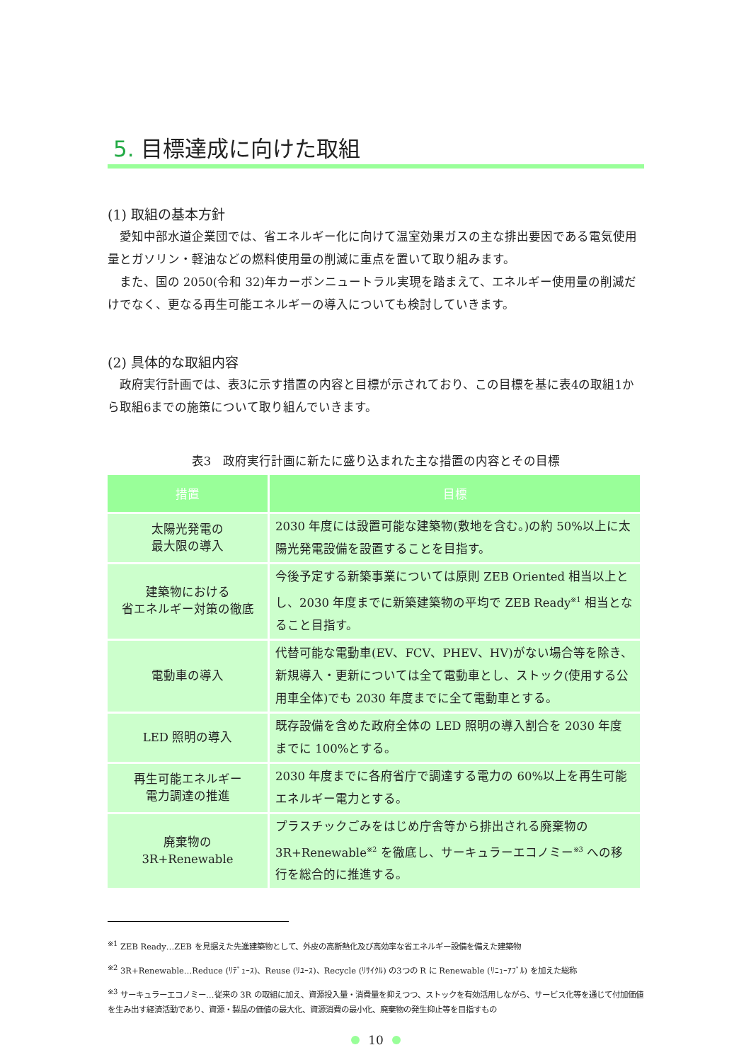5. 目標達成に向けた取組
(1) 取組の基本方針
愛知中部水道企業団では、省エネルギー化に向けて温室効果ガスの主な排出要因である電気使用量とガソリン・軽油などの燃料使用量の削減に重点を置いて取り組みます。
また、国の 2050(令和 32)年カーボンニュートラル実現を踏まえて、エネルギー使用量の削減だけでなく、更なる再生可能エネルギーの導入についても検討していきます。
(2) 具体的な取組内容
政府実行計画では、表3に示す措置の内容と目標が示されており、この目標を基に表4の取組1から取組6までの施策について取り組んでいきます。
表3　政府実行計画に新たに盛り込まれた主な措置の内容とその目標
| 措置 | 目標 |
| --- | --- |
| 太陽光発電の 最大限の導入 | 2030 年度には設置可能な建築物(敷地を含む。)の約 50%以上に太陽光発電設備を設置することを目指す。 |
| 建築物における 省エネルギー対策の徹底 | 今後予定する新築事業については原則 ZEB Oriented 相当以上とし、2030 年度までに新築建築物の平均で ZEB Ready<sup>※1</sup> 相当となること目指す。 |
| 電動車の導入 | 代替可能な電動車(EV、FCV、PHEV、HV)がない場合等を除き、新規導入・更新については全て電動車とし、ストック(使用する公用車全体)でも 2030 年度までに全て電動車とする。 |
| LED 照明の導入 | 既存設備を含めた政府全体の LED 照明の導入割合を 2030 年度までに 100%とする。 |
| 再生可能エネルギー 電力調達の推進 | 2030 年度までに各府省庁で調達する電力の 60%以上を再生可能エネルギー電力とする。 |
| 廃棄物の 3R+Renewable | プラスチックごみをはじめ庁舎等から排出される廃棄物の 3R+Renewable<sup>※2</sup> を徹底し、サーキュラーエコノミー<sup>※3</sup> への移行を総合的に推進する。 |
<sup>※1</sup> ZEB Ready…ZEB を見据えた先進建築物として、外皮の高断熱化及び高効率な省エネルギー設備を備えた建築物
<sup>※2</sup> 3R+Renewable…Reduce (ﾘﾃﾞｭｰｽ)、Reuse (ﾘﾕｰｽ)、Recycle (ﾘｻｲｸﾙ) の3つの R に Renewable (ﾘﾆｭｰｱﾌﾞﾙ) を加えた総称
<sup>※3</sup> サーキュラーエコノミー…従来の 3R の取組に加え、資源投入量・消費量を抑えつつ、ストックを有効活用しながら、サービス化等を通じて付加価値を生み出す経済活動であり、資源・製品の価値の最大化、資源消費の最小化、廃棄物の発生抑止等を目指すもの
10